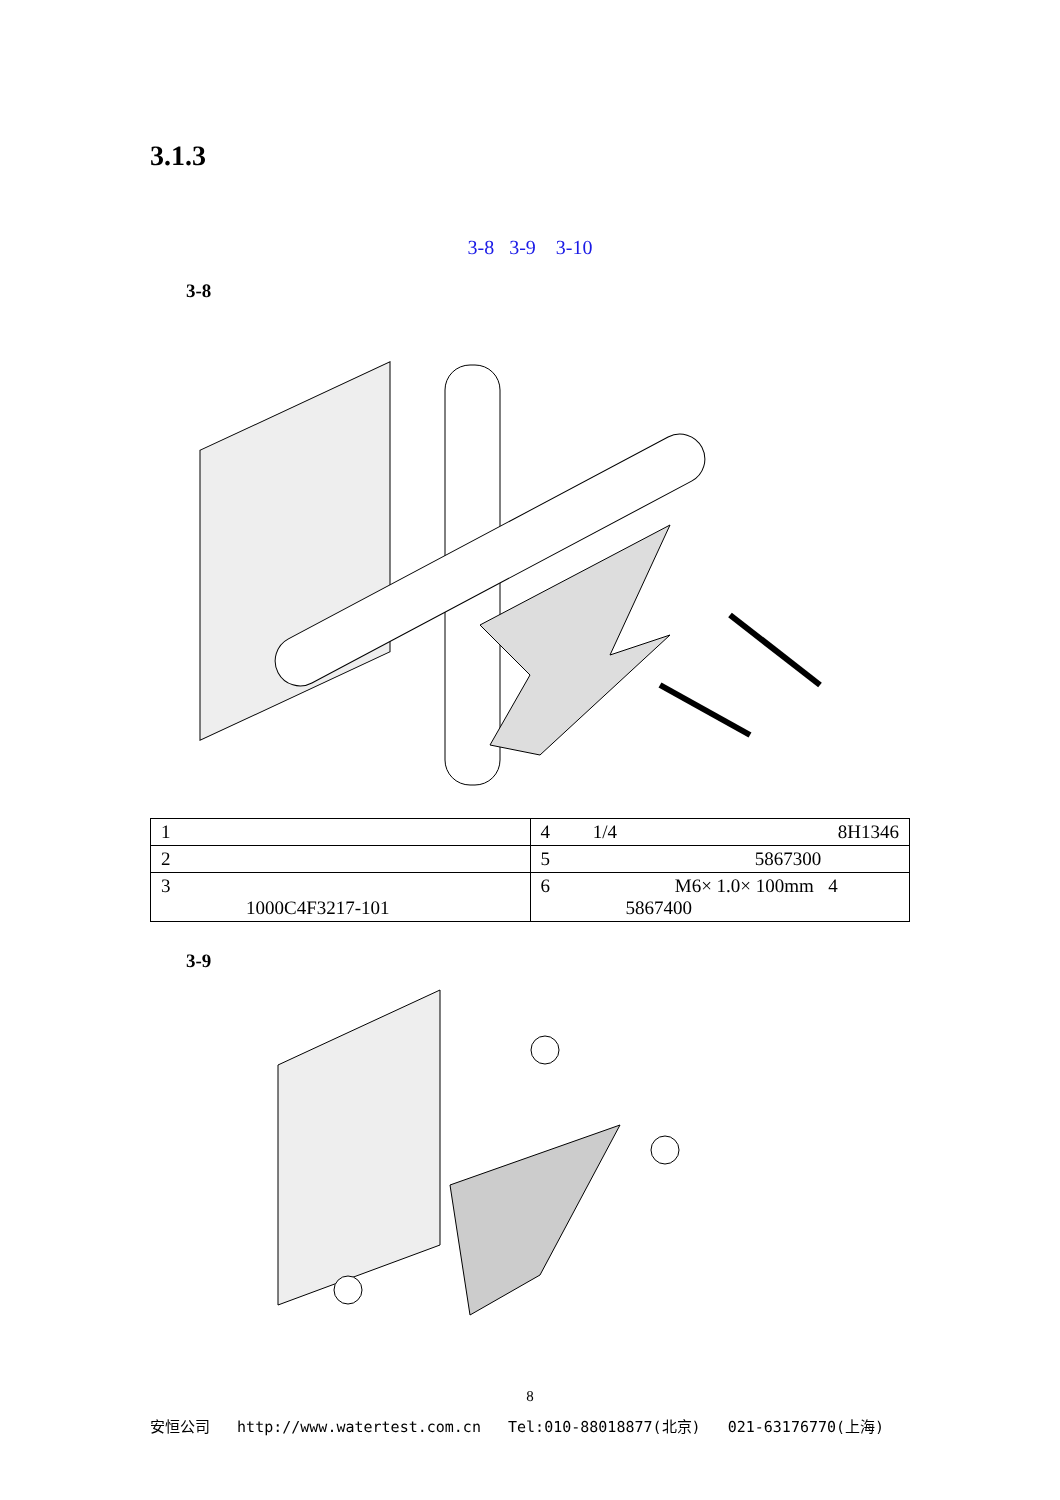3.1.3
3-8 3-9 3-10
3-8
| 1 | 4 1/4 8H1346 |
| 2 | 5 5867300 |
| 3 1000C4F3217-101 | 6 M6× 1.0× 100mm 4 5867400 |
3-9
8
安恒公司 http://www.watertest.com.cn Tel:010-88018877(北京) 021-63176770(上海)